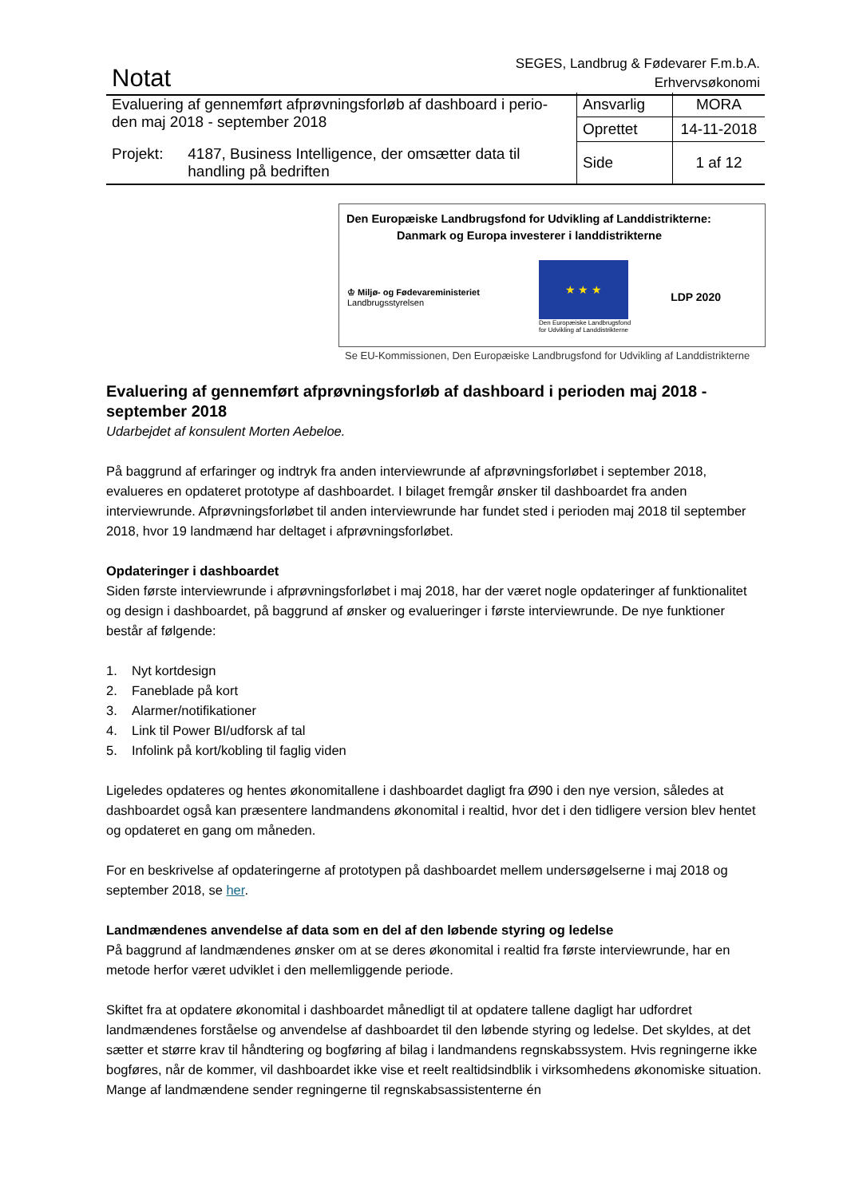Notat
SEGES, Landbrug & Fødevarer F.m.b.A.
Erhvervsøkonomi
| Evaluering af gennemført afprøvningsforløb af dashboard i perio-den maj 2018 - september 2018 | Ansvarlig | MORA |
| | Oprettet | 14-11-2018 |
| Projekt: 4187, Business Intelligence, der omsætter data til handling på bedriften | Side | 1 af 12 |
Den Europæiske Landbrugsfond for Udvikling af Landdistrikterne:
Danmark og Europa investerer i landdistrikterne
♔ Miljø- og Fødevareministeriet
Landbrugsstyrelsen
★ ★ ★
Den Europæiske Landbrugsfond
for Udvikling af Landdistrikterne
LDP 2020
Se EU-Kommissionen, Den Europæiske Landbrugsfond for Udvikling af Landdistrikterne
Evaluering af gennemført afprøvningsforløb af dashboard i perioden maj 2018 - september 2018
Udarbejdet af konsulent Morten Aebeloe.
På baggrund af erfaringer og indtryk fra anden interviewrunde af afprøvningsforløbet i september 2018, evalueres en opdateret prototype af dashboardet. I bilaget fremgår ønsker til dashboardet fra anden interviewrunde. Afprøvningsforløbet til anden interviewrunde har fundet sted i perioden maj 2018 til september 2018, hvor 19 landmænd har deltaget i afprøvningsforløbet.
Opdateringer i dashboardet
Siden første interviewrunde i afprøvningsforløbet i maj 2018, har der været nogle opdateringer af funktionalitet og design i dashboardet, på baggrund af ønsker og evalueringer i første interviewrunde. De nye funktioner består af følgende:
1. Nyt kortdesign
2. Faneblade på kort
3. Alarmer/notifikationer
4. Link til Power BI/udforsk af tal
5. Infolink på kort/kobling til faglig viden
Ligeledes opdateres og hentes økonomitallene i dashboardet dagligt fra Ø90 i den nye version, således at dashboardet også kan præsentere landmandens økonomital i realtid, hvor det i den tidligere version blev hentet og opdateret en gang om måneden.
For en beskrivelse af opdateringerne af prototypen på dashboardet mellem undersøgelserne i maj 2018 og september 2018, se her.
Landmændenes anvendelse af data som en del af den løbende styring og ledelse
På baggrund af landmændenes ønsker om at se deres økonomital i realtid fra første interviewrunde, har en metode herfor været udviklet i den mellemliggende periode.
Skiftet fra at opdatere økonomital i dashboardet månedligt til at opdatere tallene dagligt har udfordret landmændenes forståelse og anvendelse af dashboardet til den løbende styring og ledelse. Det skyldes, at det sætter et større krav til håndtering og bogføring af bilag i landmandens regnskabssystem. Hvis regningerne ikke bogføres, når de kommer, vil dashboardet ikke vise et reelt realtidsindblik i virksomhedens økonomiske situation. Mange af landmændene sender regningerne til regnskabsassistenterne én